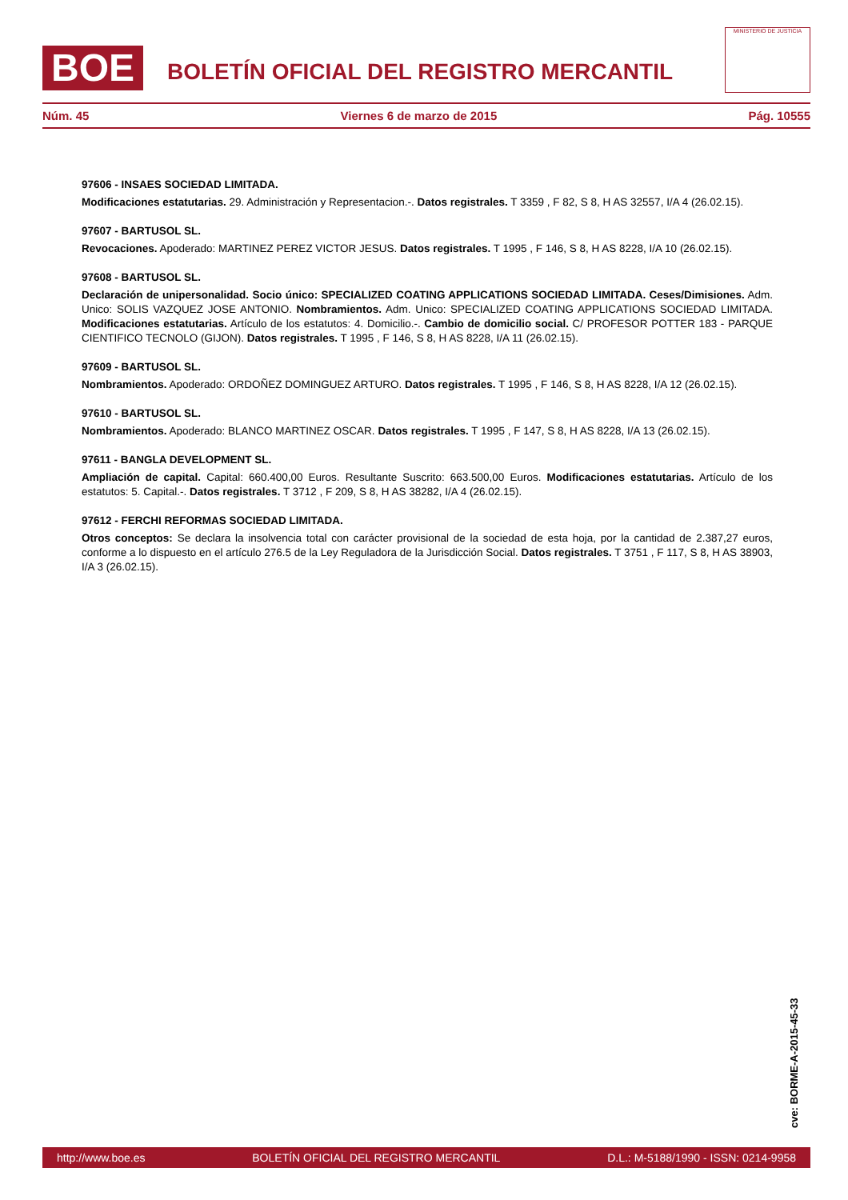BOE
BOLETÍN OFICIAL DEL REGISTRO MERCANTIL
MINISTERIO DE JUSTICIA
Núm. 45 Viernes 6 de marzo de 2015 Pág. 10555
97606 - INSAES SOCIEDAD LIMITADA.
Modificaciones estatutarias. 29. Administración y Representacion.-. Datos registrales. T 3359 , F 82, S 8, H AS 32557, I/A 4 (26.02.15).
97607 - BARTUSOL SL.
Revocaciones. Apoderado: MARTINEZ PEREZ VICTOR JESUS. Datos registrales. T 1995 , F 146, S 8, H AS 8228, I/A 10 (26.02.15).
97608 - BARTUSOL SL.
Declaración de unipersonalidad. Socio único: SPECIALIZED COATING APPLICATIONS SOCIEDAD LIMITADA. Ceses/Dimisiones. Adm. Unico: SOLIS VAZQUEZ JOSE ANTONIO. Nombramientos. Adm. Unico: SPECIALIZED COATING APPLICATIONS SOCIEDAD LIMITADA. Modificaciones estatutarias. Artículo de los estatutos: 4. Domicilio.-. Cambio de domicilio social. C/ PROFESOR POTTER 183 - PARQUE CIENTIFICO TECNOLO (GIJON). Datos registrales. T 1995 , F 146, S 8, H AS 8228, I/A 11 (26.02.15).
97609 - BARTUSOL SL.
Nombramientos. Apoderado: ORDOÑEZ DOMINGUEZ ARTURO. Datos registrales. T 1995 , F 146, S 8, H AS 8228, I/A 12 (26.02.15).
97610 - BARTUSOL SL.
Nombramientos. Apoderado: BLANCO MARTINEZ OSCAR. Datos registrales. T 1995 , F 147, S 8, H AS 8228, I/A 13 (26.02.15).
97611 - BANGLA DEVELOPMENT SL.
Ampliación de capital. Capital: 660.400,00 Euros. Resultante Suscrito: 663.500,00 Euros. Modificaciones estatutarias. Artículo de los estatutos: 5. Capital.-. Datos registrales. T 3712 , F 209, S 8, H AS 38282, I/A 4 (26.02.15).
97612 - FERCHI REFORMAS SOCIEDAD LIMITADA.
Otros conceptos: Se declara la insolvencia total con carácter provisional de la sociedad de esta hoja, por la cantidad de 2.387,27 euros, conforme a lo dispuesto en el artículo 276.5 de la Ley Reguladora de la Jurisdicción Social. Datos registrales. T 3751 , F 117, S 8, H AS 38903, I/A 3 (26.02.15).
cve: BORME-A-2015-45-33
http://www.boe.es BOLETÍN OFICIAL DEL REGISTRO MERCANTIL D.L.: M-5188/1990 - ISSN: 0214-9958